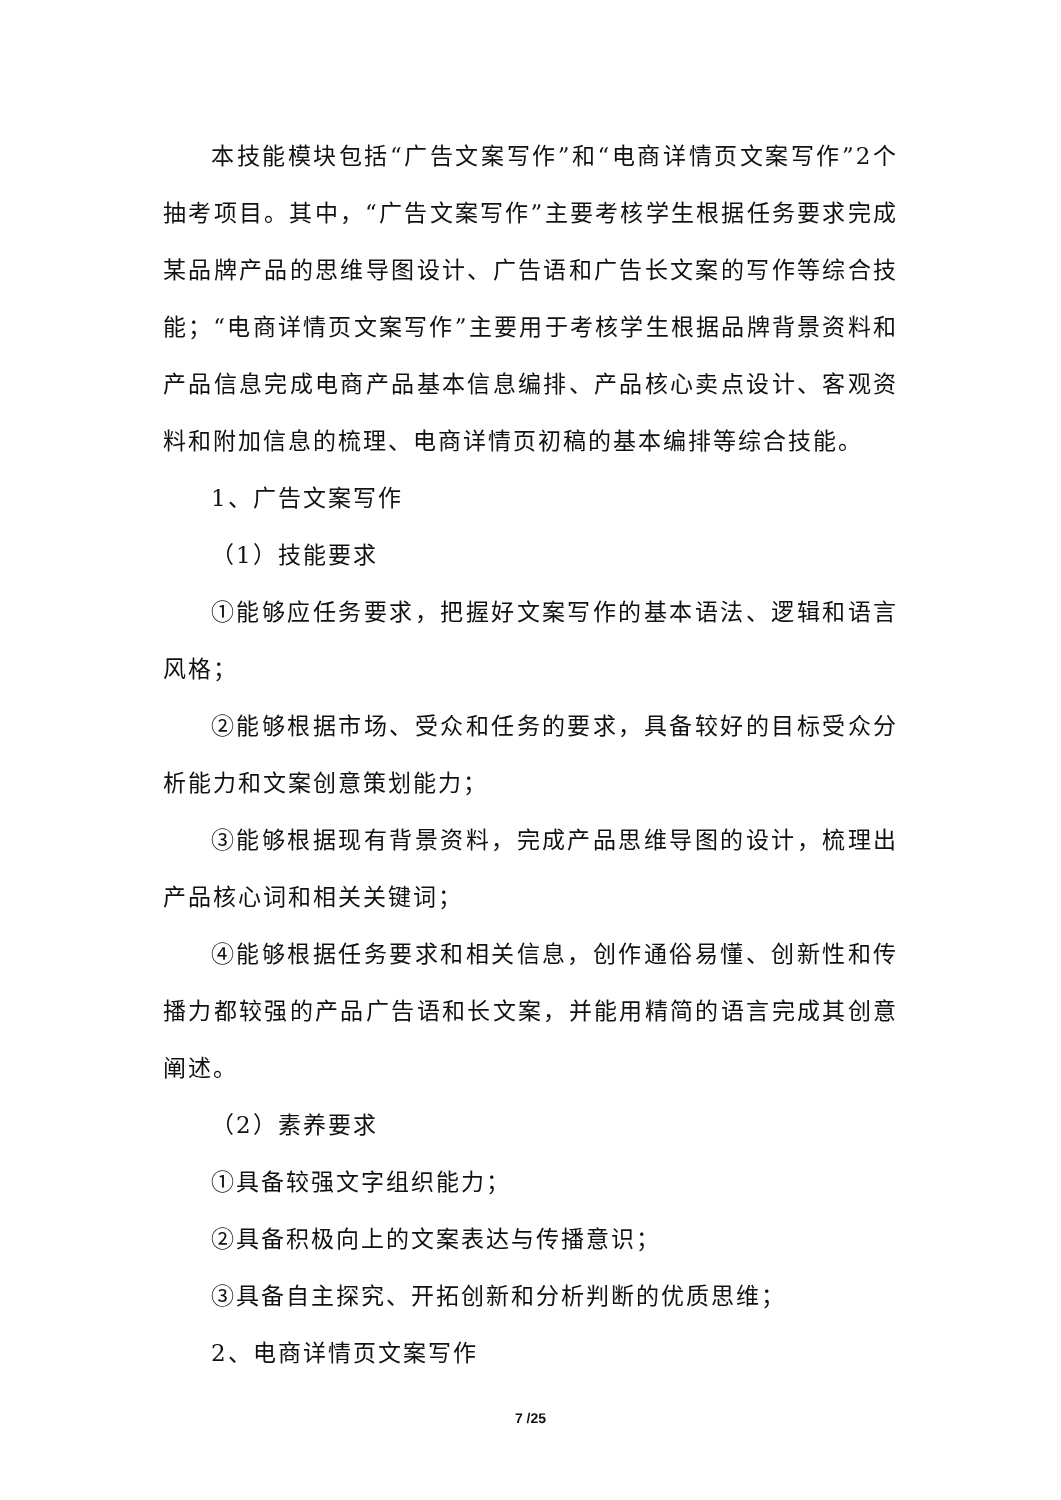本技能模块包括“广告文案写作”和“电商详情页文案写作”2个抽考项目。其中，“广告文案写作”主要考核学生根据任务要求完成某品牌产品的思维导图设计、广告语和广告长文案的写作等综合技能；“电商详情页文案写作”主要用于考核学生根据品牌背景资料和产品信息完成电商产品基本信息编排、产品核心卖点设计、客观资料和附加信息的梳理、电商详情页初稿的基本编排等综合技能。
1、广告文案写作
（1）技能要求
①能够应任务要求，把握好文案写作的基本语法、逻辑和语言风格；
②能够根据市场、受众和任务的要求，具备较好的目标受众分析能力和文案创意策划能力；
③能够根据现有背景资料，完成产品思维导图的设计，梳理出产品核心词和相关关键词；
④能够根据任务要求和相关信息，创作通俗易懂、创新性和传播力都较强的产品广告语和长文案，并能用精简的语言完成其创意阐述。
（2）素养要求
①具备较强文字组织能力；
②具备积极向上的文案表达与传播意识；
③具备自主探究、开拓创新和分析判断的优质思维；
2、电商详情页文案写作
7 /25